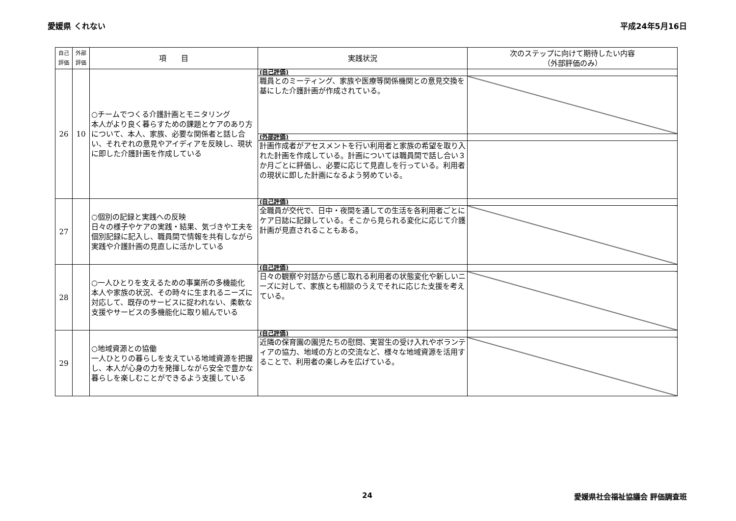愛媛県 くれない 平成24年5月16日
| 自己評価 | 外部評価 | 項 目 | 実践状況 | 次のステップに向けて期待したい内容 （外部評価のみ） |
| --- | --- | --- | --- | --- |
| 26 | 10 | ○チームでつくる介護計画とモニタリング 本人がより良く暮らすための課題とケアのあり方について、本人、家族、必要な関係者と話し合い、それぞれの意見やアイディアを反映し、現状に即した介護計画を作成している | (自己評価) | |
| | | | 職員とのミーティング、家族や医療等関係機関との意見交換を基にした介護計画が作成されている。 | |
| | | | (外部評価) | |
| | | | 計画作成者がアセスメントを行い利用者と家族の希望を取り入れた計画を作成している。計画については職員間で話し合い３か月ごとに評価し、必要に応じて見直しを行っている。利用者の現状に即した計画になるよう努めている。 | |
| 27 | | ○個別の記録と実践への反映 日々の様子やケアの実践・結果、気づきや工夫を個別記録に記入し、職員間で情報を共有しながら実践や介護計画の見直しに活かしている | (自己評価) | |
| | | | 全職員が交代で、日中・夜間を通しての生活を各利用者ごとにケア日誌に記録している。そこから見られる変化に応じて介護計画が見直されることもある。 | |
| 28 | | ○一人ひとりを支えるための事業所の多機能化 本人や家族の状況、その時々に生まれるニーズに対応して、既存のサービスに捉われない、柔軟な支援やサービスの多機能化に取り組んでいる | (自己評価) | |
| | | | 日々の観察や対話から感じ取れる利用者の状態変化や新しいニーズに対して、家族とも相談のうえでそれに応じた支援を考えている。 | |
| 29 | | ○地域資源との協働 一人ひとりの暮らしを支えている地域資源を把握し、本人が心身の力を発揮しながら安全で豊かな暮らしを楽しむことができるよう支援している | (自己評価) | |
| | | | 近隣の保育園の園児たちの慰問、実習生の受け入れやボランティアの協力、地域の方との交流など、様々な地域資源を活用することで、利用者の楽しみを広げている。 | |
24 愛媛県社会福祉協議会 評価調査班